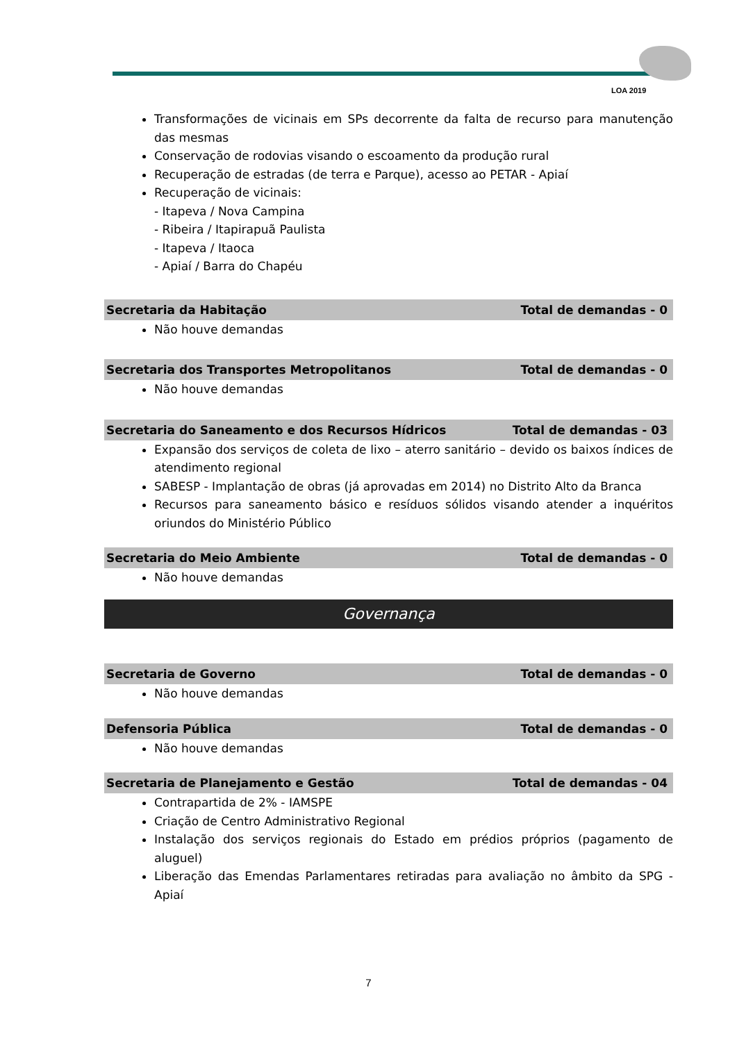LOA 2019
Transformações de vicinais em SPs decorrente da falta de recurso para manutenção das mesmas
Conservação de rodovias visando o escoamento da produção rural
Recuperação de estradas (de terra e Parque), acesso ao PETAR - Apiaí
Recuperação de vicinais:
- Itapeva / Nova Campina
- Ribeira / Itapirapuã Paulista
- Itapeva / Itaoca
- Apiaí / Barra do Chapéu
Secretaria da Habitação Total de demandas - 0
Não houve demandas
Secretaria dos Transportes Metropolitanos Total de demandas - 0
Não houve demandas
Secretaria do Saneamento e dos Recursos Hídricos Total de demandas - 03
Expansão dos serviços de coleta de lixo – aterro sanitário – devido os baixos índices de atendimento regional
SABESP - Implantação de obras (já aprovadas em 2014) no Distrito Alto da Branca
Recursos para saneamento básico e resíduos sólidos visando atender a inquéritos oriundos do Ministério Público
Secretaria do Meio Ambiente Total de demandas - 0
Não houve demandas
Governança
Secretaria de Governo Total de demandas - 0
Não houve demandas
Defensoria Pública Total de demandas - 0
Não houve demandas
Secretaria de Planejamento e Gestão Total de demandas - 04
Contrapartida de 2% - IAMSPE
Criação de Centro Administrativo Regional
Instalação dos serviços regionais do Estado em prédios próprios (pagamento de aluguel)
Liberação das Emendas Parlamentares retiradas para avaliação no âmbito da SPG - Apiaí
7